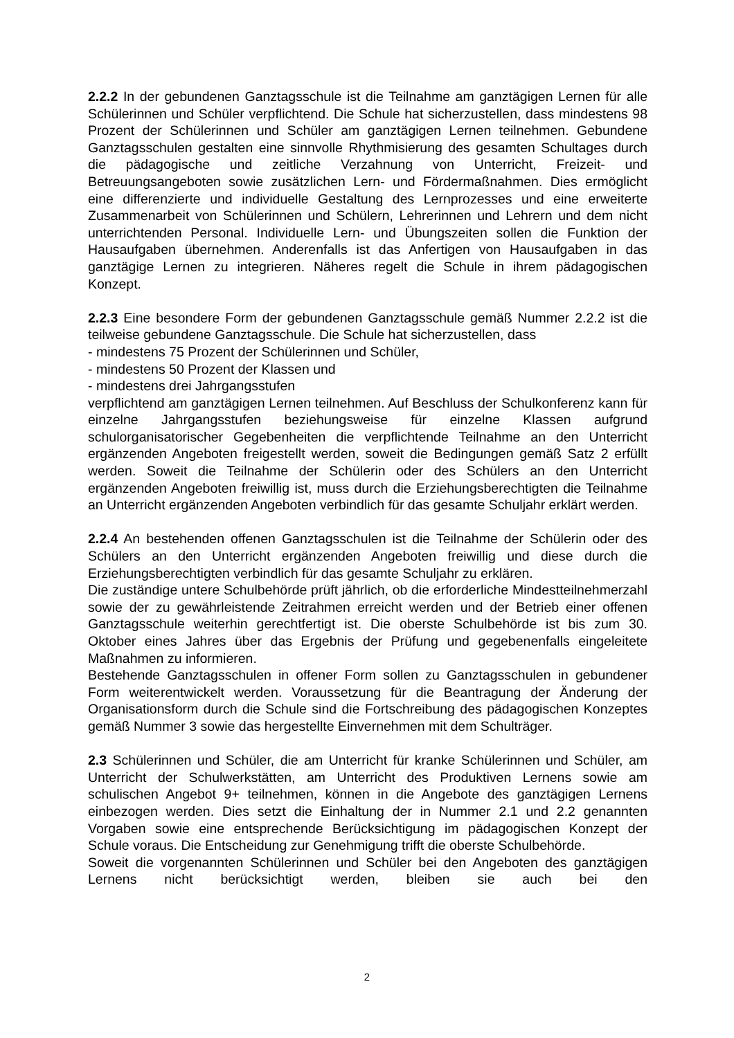2.2.2 In der gebundenen Ganztagsschule ist die Teilnahme am ganztägigen Lernen für alle Schülerinnen und Schüler verpflichtend. Die Schule hat sicherzustellen, dass mindestens 98 Prozent der Schülerinnen und Schüler am ganztägigen Lernen teilnehmen. Gebundene Ganztagsschulen gestalten eine sinnvolle Rhythmisierung des gesamten Schultages durch die pädagogische und zeitliche Verzahnung von Unterricht, Freizeit- und Betreuungsangeboten sowie zusätzlichen Lern- und Fördermaßnahmen. Dies ermöglicht eine differenzierte und individuelle Gestaltung des Lernprozesses und eine erweiterte Zusammenarbeit von Schülerinnen und Schülern, Lehrerinnen und Lehrern und dem nicht unterrichtenden Personal. Individuelle Lern- und Übungszeiten sollen die Funktion der Hausaufgaben übernehmen. Anderenfalls ist das Anfertigen von Hausaufgaben in das ganztägige Lernen zu integrieren. Näheres regelt die Schule in ihrem pädagogischen Konzept.
2.2.3 Eine besondere Form der gebundenen Ganztagsschule gemäß Nummer 2.2.2 ist die teilweise gebundene Ganztagsschule. Die Schule hat sicherzustellen, dass
- mindestens 75 Prozent der Schülerinnen und Schüler,
- mindestens 50 Prozent der Klassen und
- mindestens drei Jahrgangsstufen
verpflichtend am ganztägigen Lernen teilnehmen. Auf Beschluss der Schulkonferenz kann für einzelne Jahrgangsstufen beziehungsweise für einzelne Klassen aufgrund schulorganisatorischer Gegebenheiten die verpflichtende Teilnahme an den Unterricht ergänzenden Angeboten freigestellt werden, soweit die Bedingungen gemäß Satz 2 erfüllt werden. Soweit die Teilnahme der Schülerin oder des Schülers an den Unterricht ergänzenden Angeboten freiwillig ist, muss durch die Erziehungsberechtigten die Teilnahme an Unterricht ergänzenden Angeboten verbindlich für das gesamte Schuljahr erklärt werden.
2.2.4 An bestehenden offenen Ganztagsschulen ist die Teilnahme der Schülerin oder des Schülers an den Unterricht ergänzenden Angeboten freiwillig und diese durch die Erziehungsberechtigten verbindlich für das gesamte Schuljahr zu erklären.
Die zuständige untere Schulbehörde prüft jährlich, ob die erforderliche Mindestteilnehmerzahl sowie der zu gewährleistende Zeitrahmen erreicht werden und der Betrieb einer offenen Ganztagsschule weiterhin gerechtfertigt ist. Die oberste Schulbehörde ist bis zum 30. Oktober eines Jahres über das Ergebnis der Prüfung und gegebenenfalls eingeleitete Maßnahmen zu informieren.
Bestehende Ganztagsschulen in offener Form sollen zu Ganztagsschulen in gebundener Form weiterentwickelt werden. Voraussetzung für die Beantragung der Änderung der Organisationsform durch die Schule sind die Fortschreibung des pädagogischen Konzeptes gemäß Nummer 3 sowie das hergestellte Einvernehmen mit dem Schulträger.
2.3 Schülerinnen und Schüler, die am Unterricht für kranke Schülerinnen und Schüler, am Unterricht der Schulwerkstätten, am Unterricht des Produktiven Lernens sowie am schulischen Angebot 9+ teilnehmen, können in die Angebote des ganztägigen Lernens einbezogen werden. Dies setzt die Einhaltung der in Nummer 2.1 und 2.2 genannten Vorgaben sowie eine entsprechende Berücksichtigung im pädagogischen Konzept der Schule voraus. Die Entscheidung zur Genehmigung trifft die oberste Schulbehörde.
Soweit die vorgenannten Schülerinnen und Schüler bei den Angeboten des ganztägigen Lernens nicht berücksichtigt werden, bleiben sie auch bei den
2